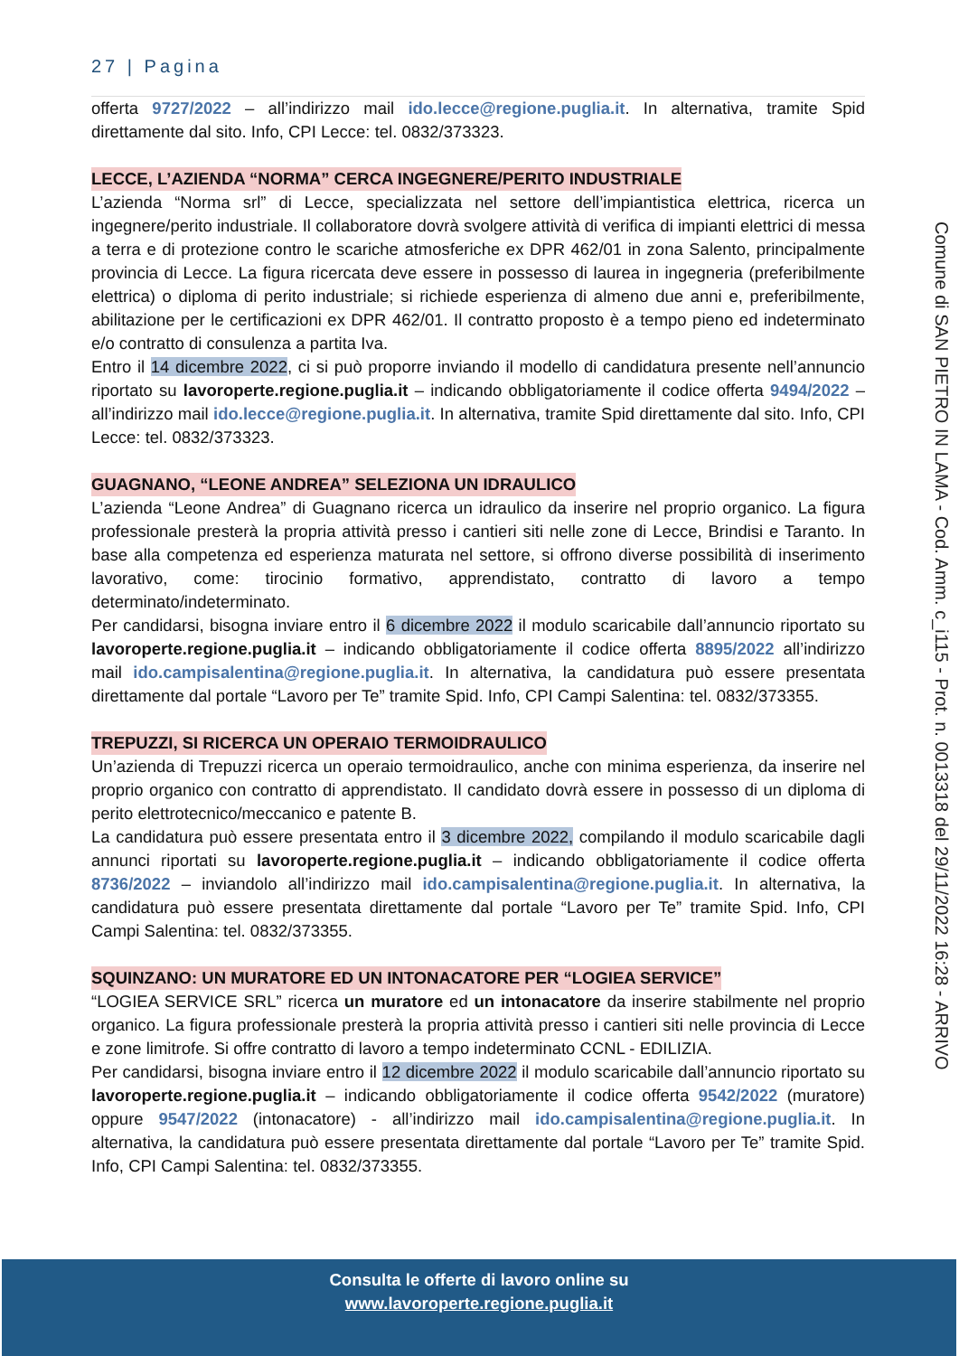27 | Pagina
offerta 9727/2022 – all’indirizzo mail ido.lecce@regione.puglia.it. In alternativa, tramite Spid direttamente dal sito. Info, CPI Lecce: tel. 0832/373323.
LECCE, L’AZIENDA “NORMA” CERCA INGEGNERE/PERITO INDUSTRIALE
L’azienda “Norma srl” di Lecce, specializzata nel settore dell’impiantistica elettrica, ricerca un ingegnere/perito industriale. Il collaboratore dovrà svolgere attività di verifica di impianti elettrici di messa a terra e di protezione contro le scariche atmosferiche ex DPR 462/01 in zona Salento, principalmente provincia di Lecce. La figura ricercata deve essere in possesso di laurea in ingegneria (preferibilmente elettrica) o diploma di perito industriale; si richiede esperienza di almeno due anni e, preferibilmente, abilitazione per le certificazioni ex DPR 462/01. Il contratto proposto è a tempo pieno ed indeterminato e/o contratto di consulenza a partita Iva.
Entro il 14 dicembre 2022, ci si può proporre inviando il modello di candidatura presente nell’annuncio riportato su lavoroperte.regione.puglia.it – indicando obbligatoriamente il codice offerta 9494/2022 – all’indirizzo mail ido.lecce@regione.puglia.it. In alternativa, tramite Spid direttamente dal sito. Info, CPI Lecce: tel. 0832/373323.
GUAGNANO, “LEONE ANDREA” SELEZIONA UN IDRAULICO
L’azienda “Leone Andrea” di Guagnano ricerca un idraulico da inserire nel proprio organico. La figura professionale presterà la propria attività presso i cantieri siti nelle zone di Lecce, Brindisi e Taranto. In base alla competenza ed esperienza maturata nel settore, si offrono diverse possibilità di inserimento lavorativo, come: tirocinio formativo, apprendistato, contratto di lavoro a tempo determinato/indeterminato.
Per candidarsi, bisogna inviare entro il 6 dicembre 2022 il modulo scaricabile dall’annuncio riportato su lavoroperte.regione.puglia.it – indicando obbligatoriamente il codice offerta 8895/2022 all’indirizzo mail ido.campisalentina@regione.puglia.it. In alternativa, la candidatura può essere presentata direttamente dal portale “Lavoro per Te” tramite Spid. Info, CPI Campi Salentina: tel. 0832/373355.
TREPUZZI, SI RICERCA UN OPERAIO TERMOIDRAULICO
Un’azienda di Trepuzzi ricerca un operaio termoidraulico, anche con minima esperienza, da inserire nel proprio organico con contratto di apprendistato. Il candidato dovrà essere in possesso di un diploma di perito elettrotecnico/meccanico e patente B.
La candidatura può essere presentata entro il 3 dicembre 2022, compilando il modulo scaricabile dagli annunci riportati su lavoroperte.regione.puglia.it – indicando obbligatoriamente il codice offerta 8736/2022 – inviandolo all’indirizzo mail ido.campisalentina@regione.puglia.it. In alternativa, la candidatura può essere presentata direttamente dal portale “Lavoro per Te” tramite Spid. Info, CPI Campi Salentina: tel. 0832/373355.
SQUINZANO: UN MURATORE ED UN INTONACATORE PER “LOGIEA SERVICE”
“LOGIEA SERVICE SRL” ricerca un muratore ed un intonacatore da inserire stabilmente nel proprio organico. La figura professionale presterà la propria attività presso i cantieri siti nelle provincia di Lecce e zone limitrofe. Si offre contratto di lavoro a tempo indeterminato CCNL - EDILIZIA.
Per candidarsi, bisogna inviare entro il 12 dicembre 2022 il modulo scaricabile dall’annuncio riportato su lavoroperte.regione.puglia.it – indicando obbligatoriamente il codice offerta 9542/2022 (muratore) oppure 9547/2022 (intonacatore) - all’indirizzo mail ido.campisalentina@regione.puglia.it. In alternativa, la candidatura può essere presentata direttamente dal portale “Lavoro per Te” tramite Spid. Info, CPI Campi Salentina: tel. 0832/373355.
Comune di SAN PIETRO IN LAMA - Cod. Amm. c_i115 - Prot. n. 0013318 del 29/11/2022 16:28 - ARRIVO
Consulta le offerte di lavoro online su
www.lavoroperte.regione.puglia.it